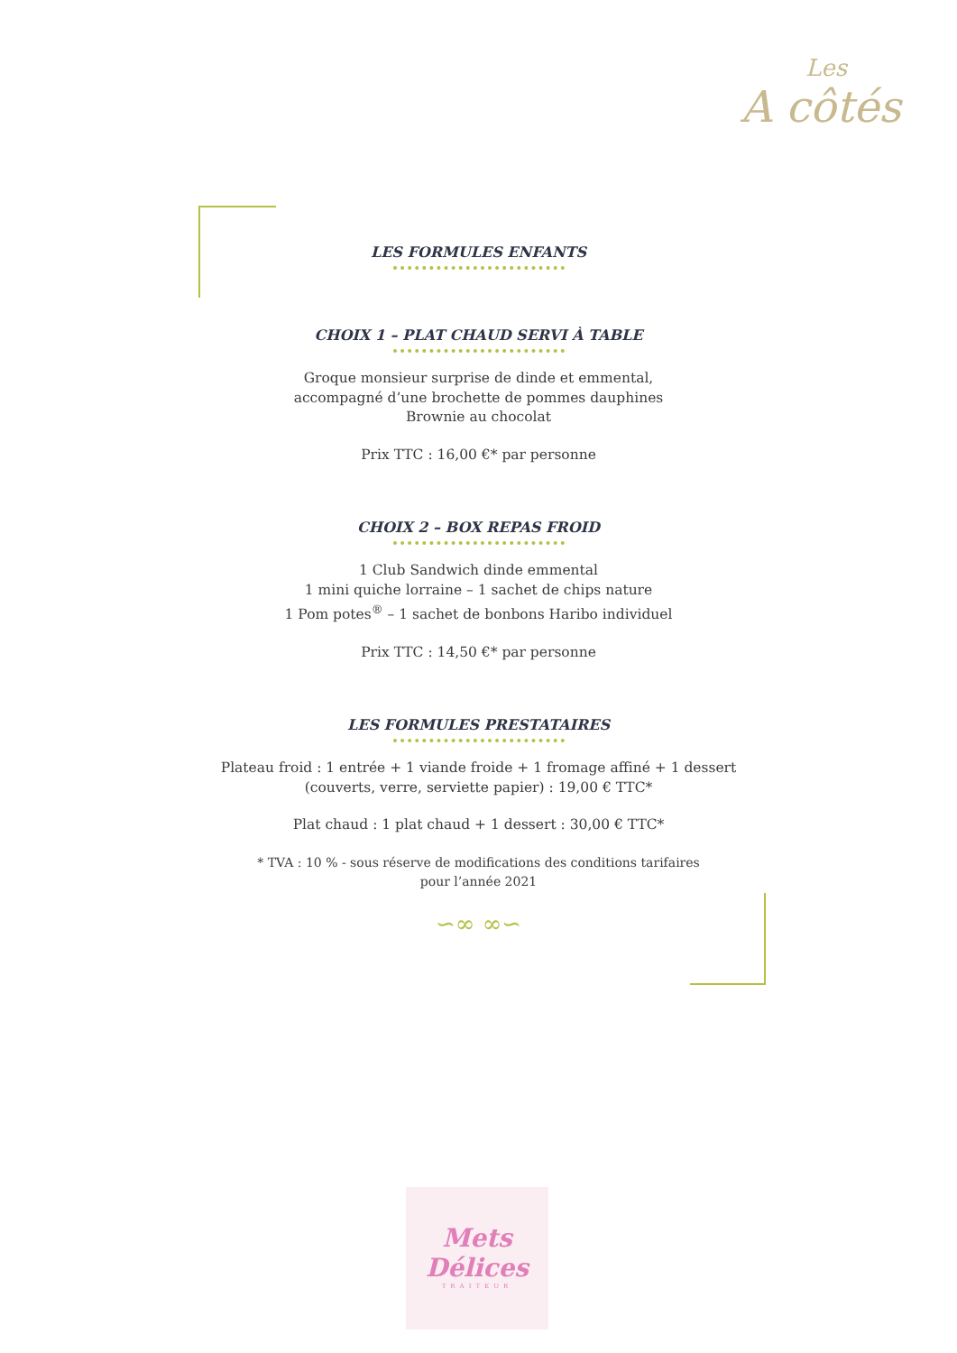Les
A côtés
LES FORMULES ENFANTS
CHOIX 1 – PLAT CHAUD SERVI À TABLE
Groque monsieur surprise de dinde et emmental,
accompagné d’une brochette de pommes dauphines
Brownie au chocolat
Prix TTC : 16,00 €* par personne
CHOIX 2 – BOX REPAS FROID
1 Club Sandwich dinde emmental
1 mini quiche lorraine – 1 sachet de chips nature
1 Pom potes<sup>®</sup> – 1 sachet de bonbons Haribo individuel
Prix TTC : 14,50 €* par personne
LES FORMULES PRESTATAIRES
Plateau froid : 1 entrée + 1 viande froide + 1 fromage affiné + 1 dessert
(couverts, verre, serviette papier) : 19,00 € TTC*
Plat chaud : 1 plat chaud + 1 dessert : 30,00 € TTC*
* TVA : 10 % - sous réserve de modifications des conditions tarifaires
pour l’année 2021
∽∞ ∞∽
Mets
Délices
TRAITEUR